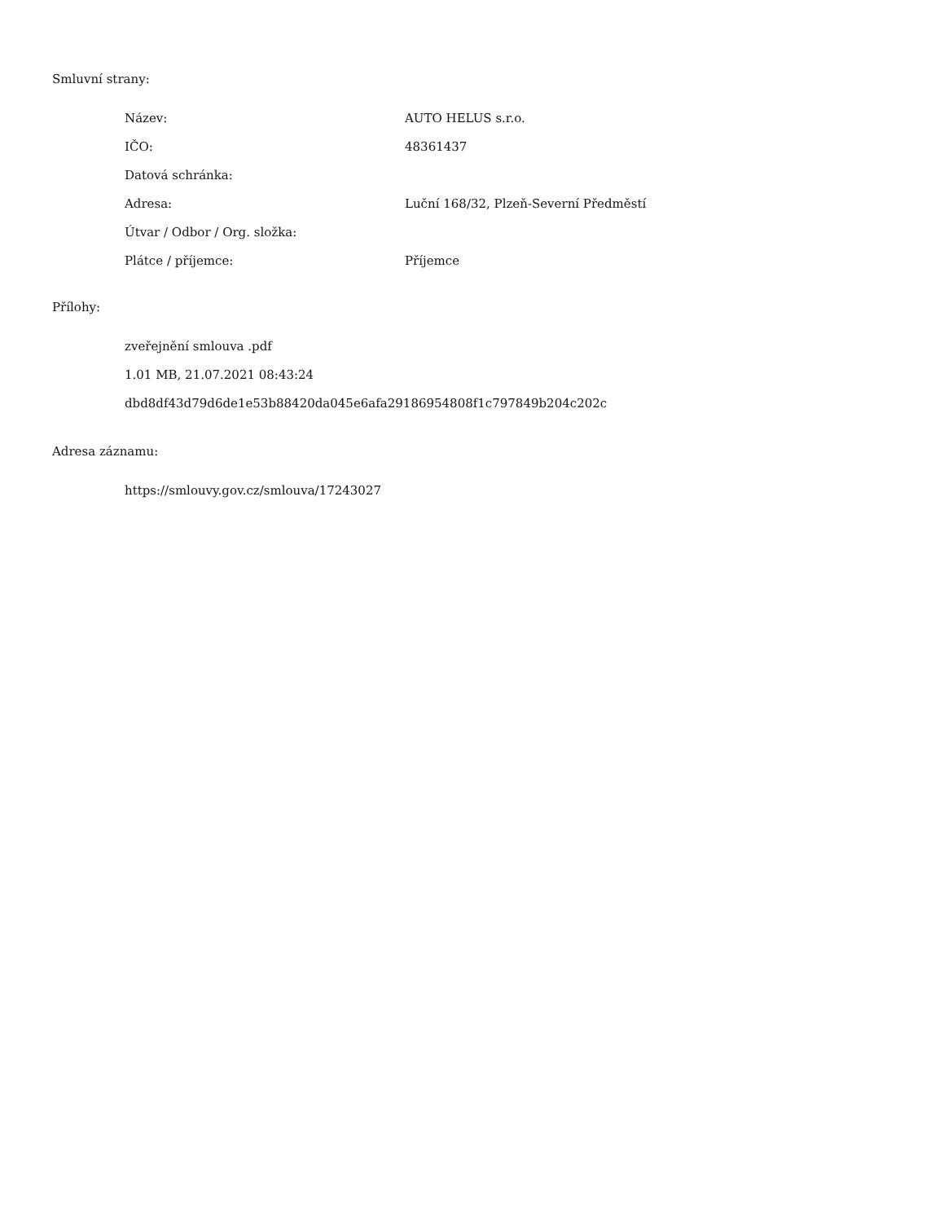Smluvní strany:
| Název: | AUTO HELUS s.r.o. |
| IČO: | 48361437 |
| Datová schránka: | |
| Adresa: | Luční 168/32, Plzeň-Severní Předměstí |
| Útvar / Odbor / Org. složka: | |
| Plátce / příjemce: | Příjemce |
Přílohy:
zveřejnění smlouva .pdf
1.01 MB, 21.07.2021 08:43:24
dbd8df43d79d6de1e53b88420da045e6afa29186954808f1c797849b204c202c
Adresa záznamu:
https://smlouvy.gov.cz/smlouva/17243027